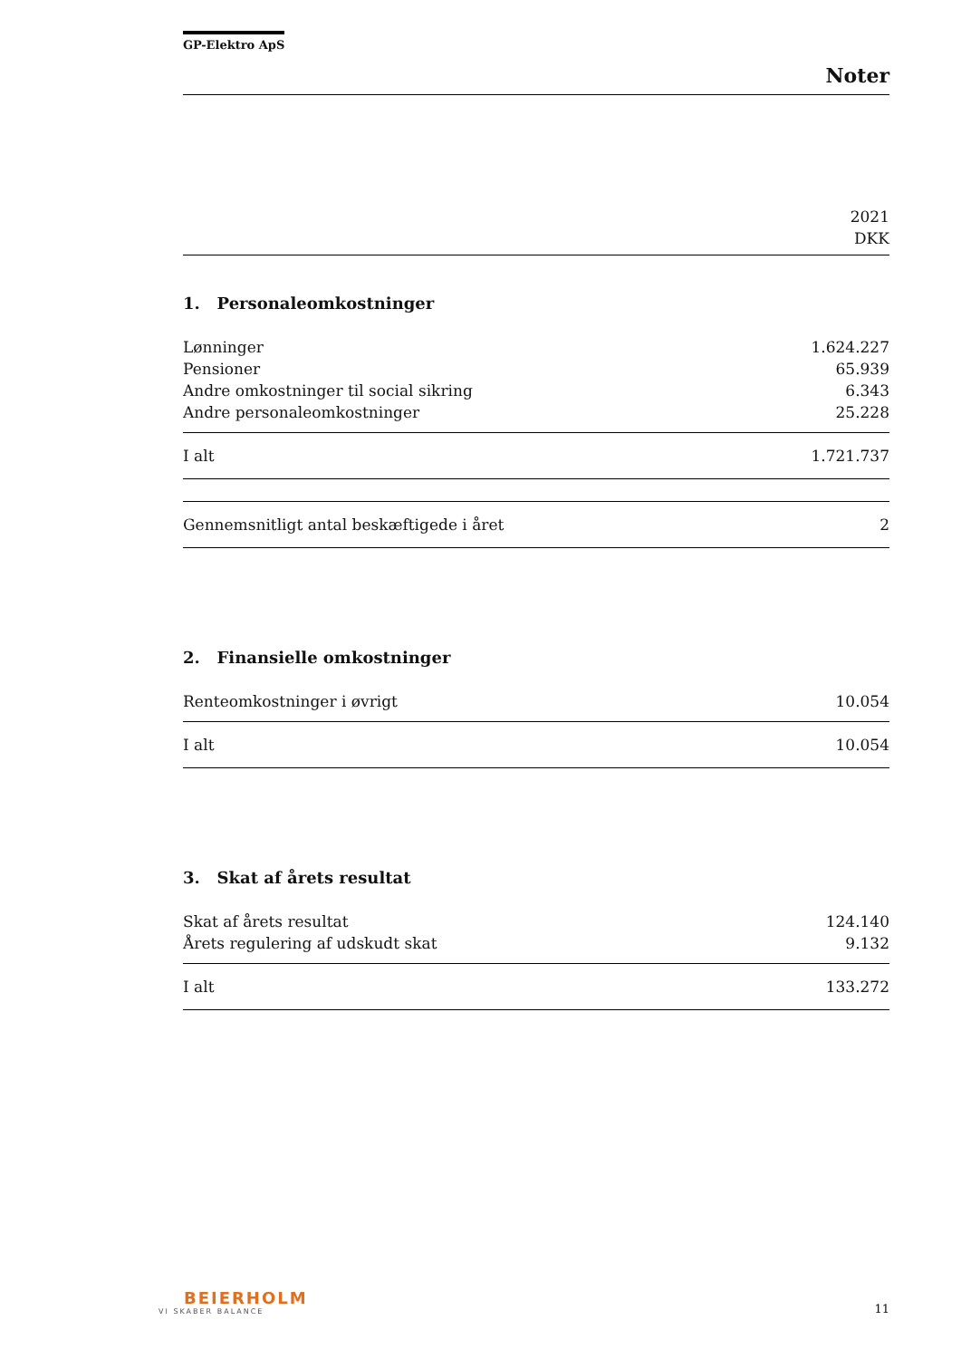GP-Elektro ApS
Noter
2021
DKK
1. Personaleomkostninger
| Lønninger | 1.624.227 |
| Pensioner | 65.939 |
| Andre omkostninger til social sikring | 6.343 |
| Andre personaleomkostninger | 25.228 |
| I alt | 1.721.737 |
| Gennemsnitligt antal beskæftigede i året | 2 |
2. Finansielle omkostninger
| Renteomkostninger i øvrigt | 10.054 |
| I alt | 10.054 |
3. Skat af årets resultat
| Skat af årets resultat | 124.140 |
| Årets regulering af udskudt skat | 9.132 |
| I alt | 133.272 |
BEIERHOLM
VI SKABER BALANCE
11